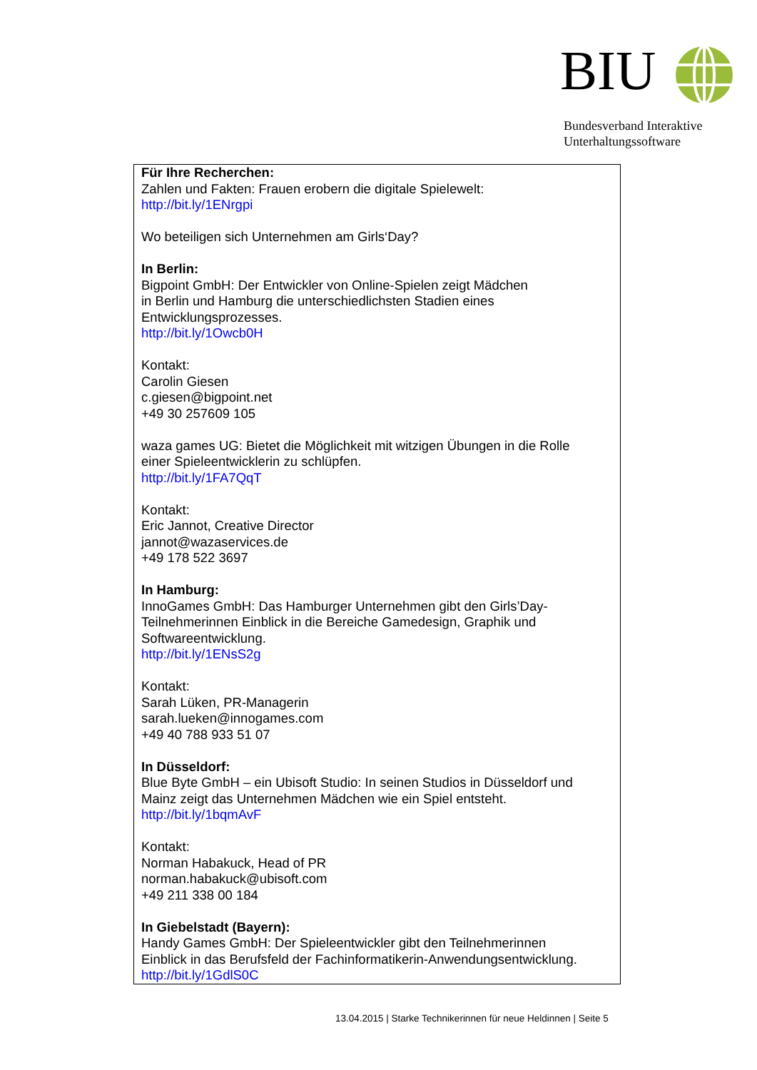BIU
Bundesverband Interaktive
Unterhaltungssoftware
Für Ihre Recherchen:
Zahlen und Fakten: Frauen erobern die digitale Spielewelt:
http://bit.ly/1ENrgpi
Wo beteiligen sich Unternehmen am Girls‘Day?
In Berlin:
Bigpoint GmbH: Der Entwickler von Online-Spielen zeigt Mädchen
in Berlin und Hamburg die unterschiedlichsten Stadien eines
Entwicklungsprozesses.
http://bit.ly/1Owcb0H
Kontakt:
Carolin Giesen
c.giesen@bigpoint.net
+49 30 257609 105
waza games UG: Bietet die Möglichkeit mit witzigen Übungen in die Rolle
einer Spieleentwicklerin zu schlüpfen.
http://bit.ly/1FA7QqT
Kontakt:
Eric Jannot, Creative Director
jannot@wazaservices.de
+49 178 522 3697
In Hamburg:
InnoGames GmbH: Das Hamburger Unternehmen gibt den Girls’Day-
Teilnehmerinnen Einblick in die Bereiche Gamedesign, Graphik und
Softwareentwicklung.
http://bit.ly/1ENsS2g
Kontakt:
Sarah Lüken, PR-Managerin
sarah.lueken@innogames.com
+49 40 788 933 51 07
In Düsseldorf:
Blue Byte GmbH – ein Ubisoft Studio: In seinen Studios in Düsseldorf und
Mainz zeigt das Unternehmen Mädchen wie ein Spiel entsteht.
http://bit.ly/1bqmAvF
Kontakt:
Norman Habakuck, Head of PR
norman.habakuck@ubisoft.com
+49 211 338 00 184
In Giebelstadt (Bayern):
Handy Games GmbH: Der Spieleentwickler gibt den Teilnehmerinnen
Einblick in das Berufsfeld der Fachinformatikerin-Anwendungsentwicklung.
http://bit.ly/1GdlS0C
13.04.2015 | Starke Technikerinnen für neue Heldinnen | Seite 5